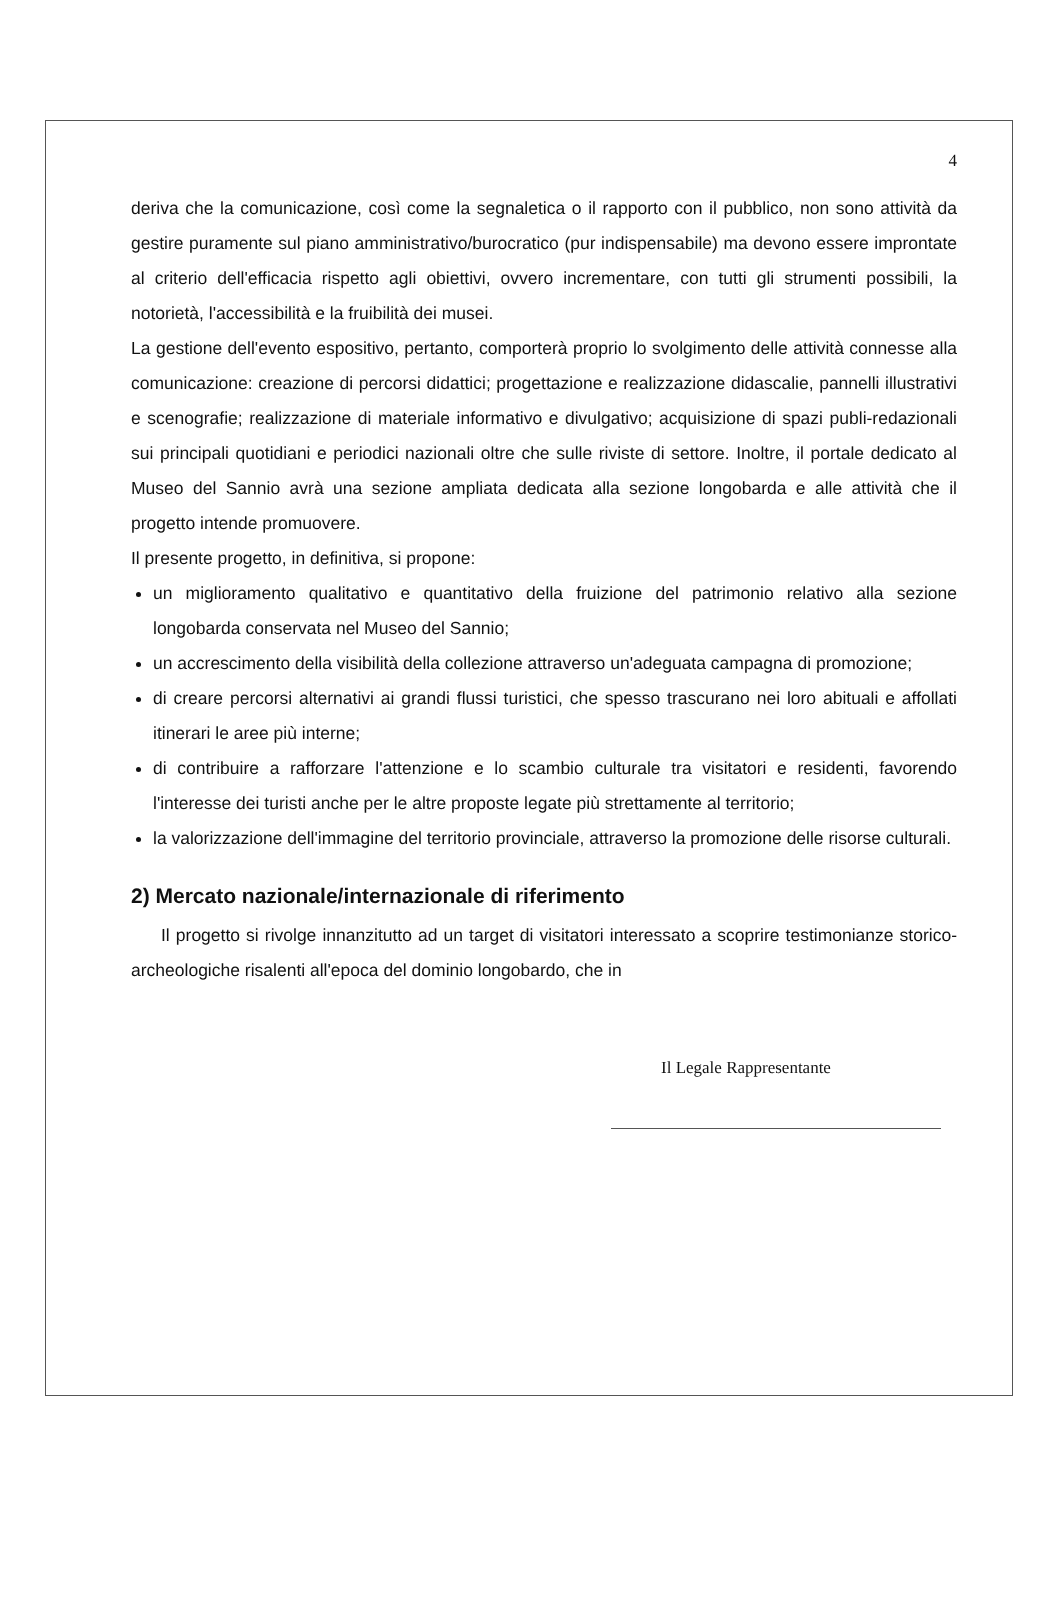4
deriva che la comunicazione, così come la segnaletica o il rapporto con il pubblico, non sono attività da gestire puramente sul piano amministrativo/burocratico (pur indispensabile) ma devono essere improntate al criterio dell'efficacia rispetto agli obiettivi, ovvero incrementare, con tutti gli strumenti possibili, la notorietà, l'accessibilità e la fruibilità dei musei.
La gestione dell'evento espositivo, pertanto, comporterà proprio lo svolgimento delle attività connesse alla comunicazione: creazione di percorsi didattici; progettazione e realizzazione didascalie, pannelli illustrativi e scenografie; realizzazione di materiale informativo e divulgativo; acquisizione di spazi publi-redazionali sui principali quotidiani e periodici nazionali oltre che sulle riviste di settore. Inoltre, il portale dedicato al Museo del Sannio avrà una sezione ampliata dedicata alla sezione longobarda e alle attività che il progetto intende promuovere.
Il presente progetto, in definitiva, si propone:
un miglioramento qualitativo e quantitativo della fruizione del patrimonio relativo alla sezione longobarda conservata nel Museo del Sannio;
un accrescimento della visibilità della collezione attraverso un'adeguata campagna di promozione;
di creare percorsi alternativi ai grandi flussi turistici, che spesso trascurano nei loro abituali e affollati itinerari le aree più interne;
di contribuire a rafforzare l'attenzione e lo scambio culturale tra visitatori e residenti, favorendo l'interesse dei turisti anche per le altre proposte legate più strettamente al territorio;
la valorizzazione dell'immagine del territorio provinciale, attraverso la promozione delle risorse culturali.
2) Mercato nazionale/internazionale di riferimento
Il progetto si rivolge innanzitutto ad un target di visitatori interessato a scoprire testimonianze storico-archeologiche risalenti all'epoca del dominio longobardo, che in
Il Legale Rappresentante